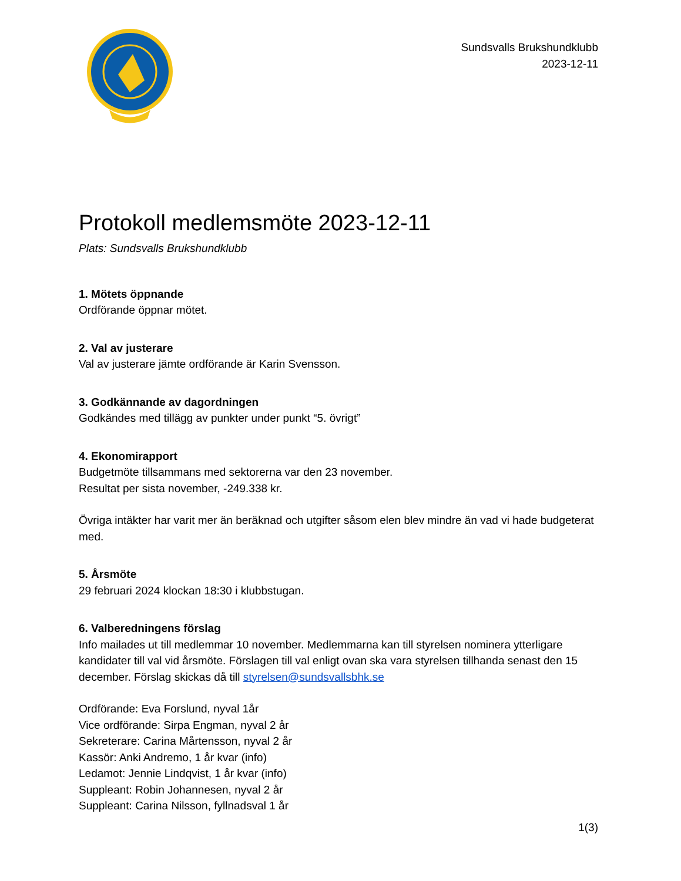Sundsvalls Brukshundklubb
2023-12-11
Protokoll medlemsmöte 2023-12-11
Plats: Sundsvalls Brukshundklubb
1. Mötets öppnande
Ordförande öppnar mötet.
2. Val av justerare
Val av justerare jämte ordförande är Karin Svensson.
3. Godkännande av dagordningen
Godkändes med tillägg av punkter under punkt “5. övrigt”
4. Ekonomirapport
Budgetmöte tillsammans med sektorerna var den 23 november.
Resultat per sista november, -249.338 kr.
Övriga intäkter har varit mer än beräknad och utgifter såsom elen blev mindre än vad vi hade budgeterat med.
5. Årsmöte
29 februari 2024 klockan 18:30 i klubbstugan.
6. Valberedningens förslag
Info mailades ut till medlemmar 10 november. Medlemmarna kan till styrelsen nominera ytterligare kandidater till val vid årsmöte. Förslagen till val enligt ovan ska vara styrelsen tillhanda senast den 15 december. Förslag skickas då till styrelsen@sundsvallsbhk.se
Ordförande: Eva Forslund, nyval 1år
Vice ordförande: Sirpa Engman, nyval 2 år
Sekreterare: Carina Mårtensson, nyval 2 år
Kassör: Anki Andremo, 1 år kvar (info)
Ledamot: Jennie Lindqvist, 1 år kvar (info)
Suppleant: Robin Johannesen, nyval 2 år
Suppleant: Carina Nilsson, fyllnadsval 1 år
1(3)